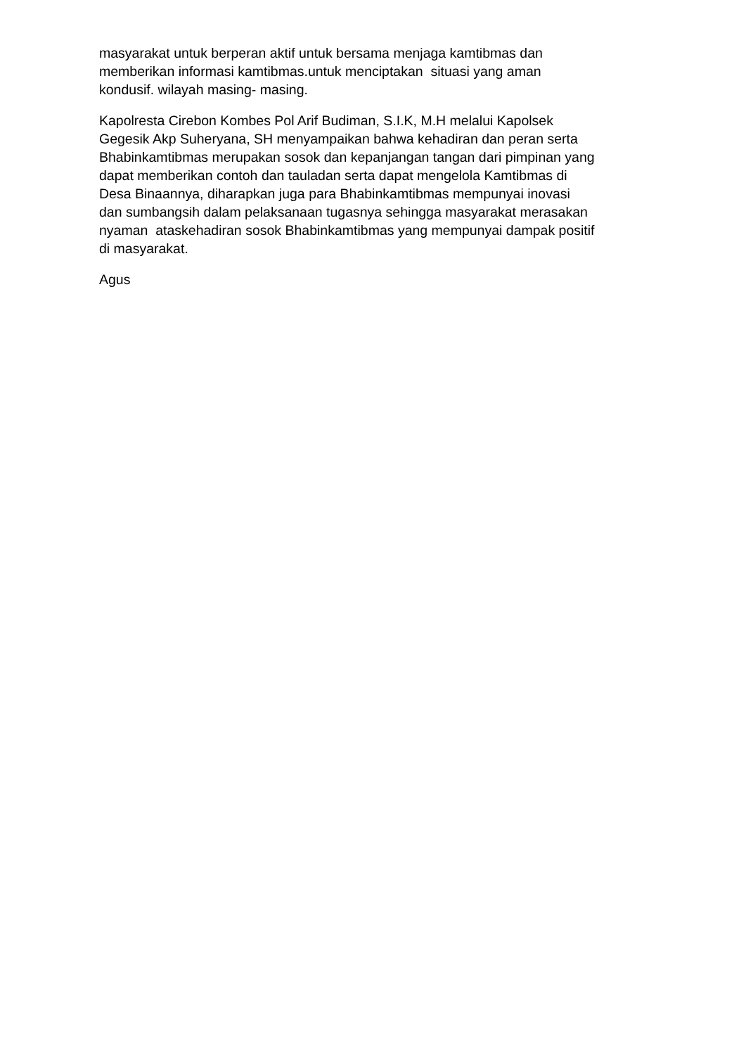masyarakat untuk berperan aktif untuk bersama menjaga kamtibmas dan memberikan informasi kamtibmas.untuk menciptakan situasi yang aman kondusif. wilayah masing- masing.
Kapolresta Cirebon Kombes Pol Arif Budiman, S.I.K, M.H melalui Kapolsek Gegesik Akp Suheryana, SH menyampaikan bahwa kehadiran dan peran serta Bhabinkamtibmas merupakan sosok dan kepanjangan tangan dari pimpinan yang dapat memberikan contoh dan tauladan serta dapat mengelola Kamtibmas di Desa Binaannya, diharapkan juga para Bhabinkamtibmas mempunyai inovasi dan sumbangsih dalam pelaksanaan tugasnya sehingga masyarakat merasakan nyaman ataskehadiran sosok Bhabinkamtibmas yang mempunyai dampak positif di masyarakat.
Agus